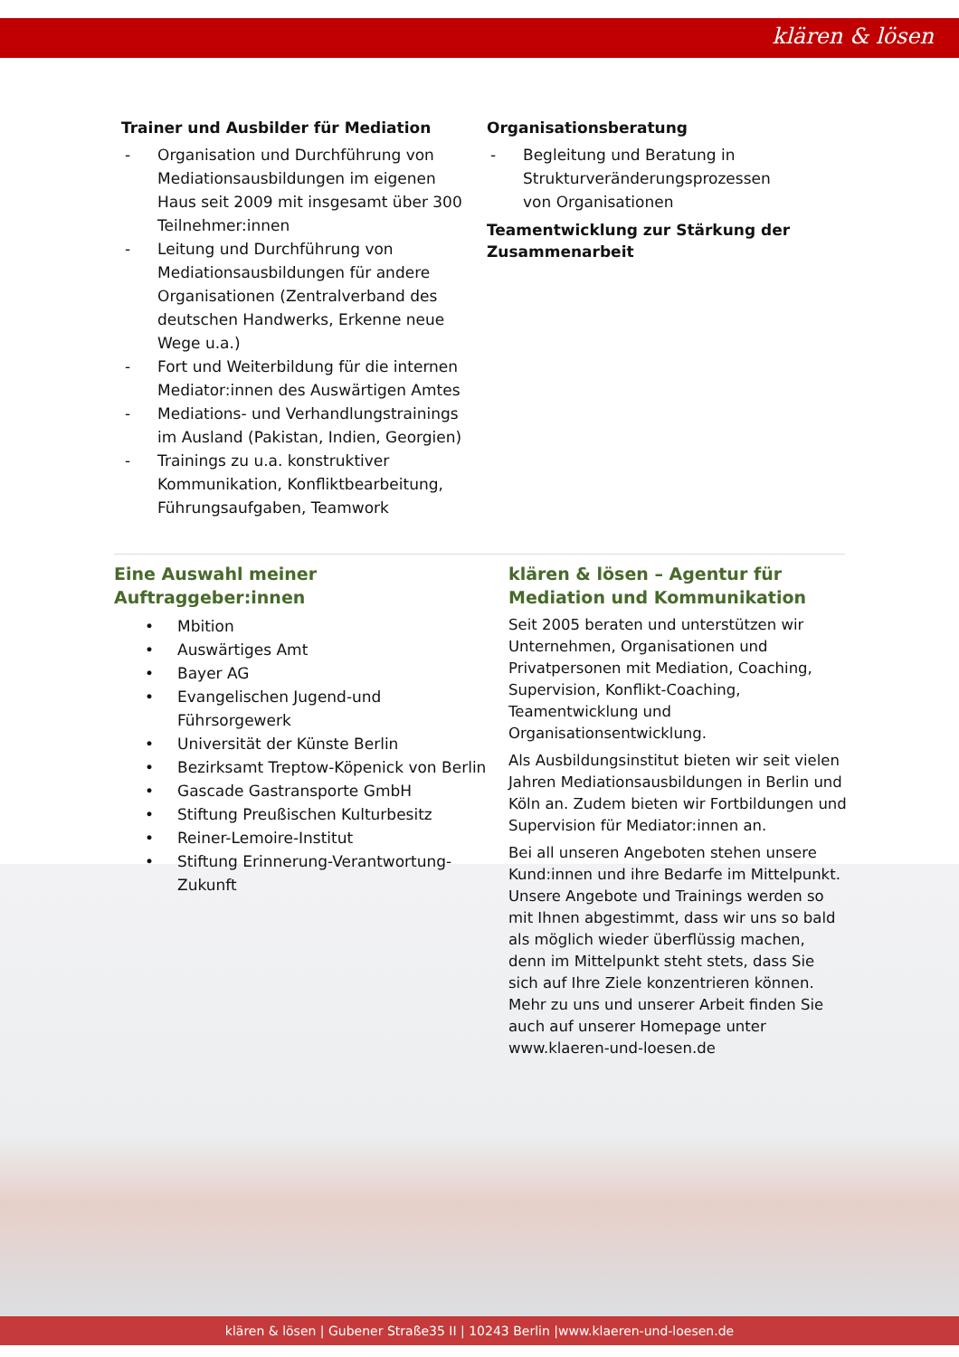klären & lösen
Trainer und Ausbilder für Mediation
- Organisation und Durchführung von Mediationsausbildungen im eigenen Haus seit 2009 mit insgesamt über 300 Teilnehmer:innen
- Leitung und Durchführung von Mediationsausbildungen für andere Organisationen (Zentralverband des deutschen Handwerks, Erkenne neue Wege u.a.)
- Fort und Weiterbildung für die internen Mediator:innen des Auswärtigen Amtes
- Mediations- und Verhandlungstrainings im Ausland (Pakistan, Indien, Georgien)
- Trainings zu u.a. konstruktiver Kommunikation, Konfliktbearbeitung, Führungsaufgaben, Teamwork
Organisationsberatung
- Begleitung und Beratung in Strukturveränderungsprozessen von Organisationen
Teamentwicklung zur Stärkung der Zusammenarbeit
Eine Auswahl meiner Auftraggeber:innen
• Mbition
• Auswärtiges Amt
• Bayer AG
• Evangelischen Jugend-und Führsorgewerk
• Universität der Künste Berlin
• Bezirksamt Treptow-Köpenick von Berlin
• Gascade Gastransporte GmbH
• Stiftung Preußischen Kulturbesitz
• Reiner-Lemoire-Institut
• Stiftung Erinnerung-Verantwortung-Zukunft
klären & lösen – Agentur für Mediation und Kommunikation
Seit 2005 beraten und unterstützen wir Unternehmen, Organisationen und Privatpersonen mit Mediation, Coaching, Supervision, Konflikt-Coaching, Teamentwicklung und Organisationsentwicklung.
Als Ausbildungsinstitut bieten wir seit vielen Jahren Mediationsausbildungen in Berlin und Köln an. Zudem bieten wir Fortbildungen und Supervision für Mediator:innen an.
Bei all unseren Angeboten stehen unsere Kund:innen und ihre Bedarfe im Mittelpunkt. Unsere Angebote und Trainings werden so mit Ihnen abgestimmt, dass wir uns so bald als möglich wieder überflüssig machen, denn im Mittelpunkt steht stets, dass Sie sich auf Ihre Ziele konzentrieren können. Mehr zu uns und unserer Arbeit finden Sie auch auf unserer Homepage unter www.klaeren-und-loesen.de
klären & lösen | Gubener Straße35 II | 10243 Berlin |www.klaeren-und-loesen.de